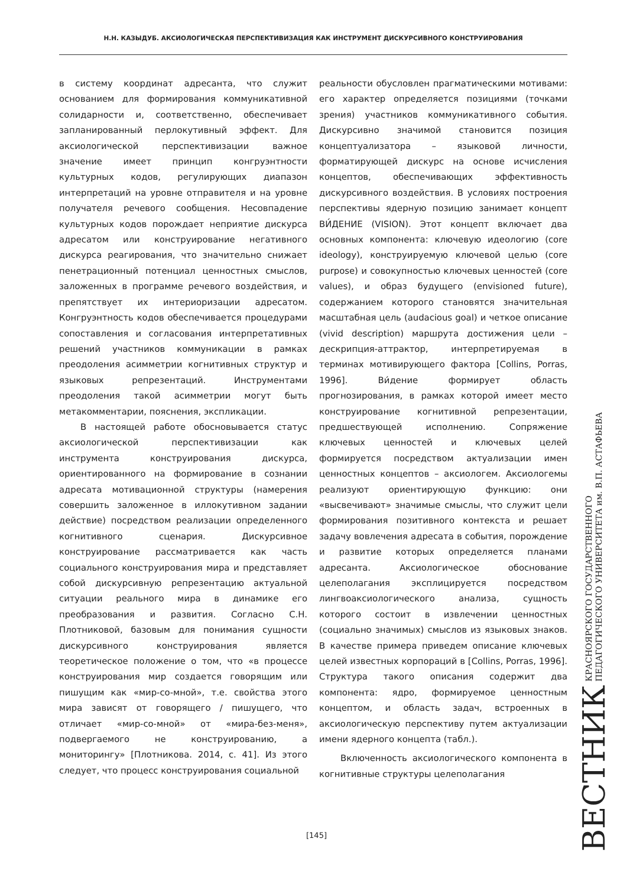Н.Н. КАЗЫДУБ. АКСИОЛОГИЧЕСКАЯ ПЕРСПЕКТИВИЗАЦИЯ КАК ИНСТРУМЕНТ ДИСКУРСИВНОГО КОНСТРУИРОВАНИЯ
в систему координат адресанта, что служит основанием для формирования коммуникативной солидарности и, соответственно, обеспечивает запланированный перлокутивный эффект. Для аксиологической перспективизации важное значение имеет принцип конгруэнтности культурных кодов, регулирующих диапазон интерпретаций на уровне отправителя и на уровне получателя речевого сообщения. Несовпадение культурных кодов порождает неприятие дискурса адресатом или конструирование негативного дискурса реагирования, что значительно снижает пенетрационный потенциал ценностных смыслов, заложенных в программе речевого воздействия, и препятствует их интериоризации адресатом. Конгруэнтность кодов обеспечивается процедурами сопоставления и согласования интерпретативных решений участников коммуникации в рамках преодоления асимметрии когнитивных структур и языковых репрезентаций. Инструментами преодоления такой асимметрии могут быть метакомментарии, пояснения, экспликации.
В настоящей работе обосновывается статус аксиологической перспективизации как инструмента конструирования дискурса, ориентированного на формирование в сознании адресата мотивационной структуры (намерения совершить заложенное в иллокутивном задании действие) посредством реализации определенного когнитивного сценария. Дискурсивное конструирование рассматривается как часть социального конструирования мира и представляет собой дискурсивную репрезентацию актуальной ситуации реального мира в динамике его преобразования и развития. Согласно С.Н. Плотниковой, базовым для понимания сущности дискурсивного конструирования является теоретическое положение о том, что «в процессе конструирования мир создается говорящим или пишущим как «мир-со-мной», т.е. свойства этого мира зависят от говорящего / пишущего, что отличает «мир-со-мной» от «мира-без-меня», подвергаемого не конструированию, а мониторингу» [Плотникова. 2014, с. 41]. Из этого следует, что процесс конструирования социальной
реальности обусловлен прагматическими мотивами: его характер определяется позициями (точками зрения) участников коммуникативного события. Дискурсивно значимой становится позиция концептуализатора – языковой личности, форматирующей дискурс на основе исчисления концептов, обеспечивающих эффективность дискурсивного воздействия. В условиях построения перспективы ядерную позицию занимает концепт ВИ́ДЕНИЕ (VISION). Этот концепт включает два основных компонента: ключевую идеологию (core ideology), конструируемую ключевой целью (core purpose) и совокупностью ключевых ценностей (core values), и образ будущего (envisioned future), содержанием которого становятся значительная масштабная цель (audacious goal) и четкое описание (vivid description) маршрута достижения цели – дескрипция-аттрактор, интерпретируемая в терминах мотивирующего фактора [Collins, Porras, 1996]. Ви́дение формирует область прогнозирования, в рамках которой имеет место конструирование когнитивной репрезентации, предшествующей исполнению. Сопряжение ключевых ценностей и ключевых целей формируется посредством актуализации имен ценностных концептов – аксиологем. Аксиологемы реализуют ориентирующую функцию: они «высвечивают» значимые смыслы, что служит цели формирования позитивного контекста и решает задачу вовлечения адресата в события, порождение и развитие которых определяется планами адресанта. Аксиологическое обоснование целеполагания эксплицируется посредством лингвоаксиологического анализа, сущность которого состоит в извлечении ценностных (социально значимых) смыслов из языковых знаков. В качестве примера приведем описание ключевых целей известных корпораций в [Collins, Porras, 1996]. Структура такого описания содержит два компонента: ядро, формируемое ценностным концептом, и область задач, встроенных в аксиологическую перспективу путем актуализации имени ядерного концепта (табл.).
Включенность аксиологического компонента в когнитивные структуры целеполагания
[145]
ВЕСТНИК КРАСНОЯРСКОГО ГОСУДАРСТВЕННОГО
ПЕДАГОГИЧЕСКОГО УНИВЕРСИТЕТА им. В.П. АСТАФЬЕВА